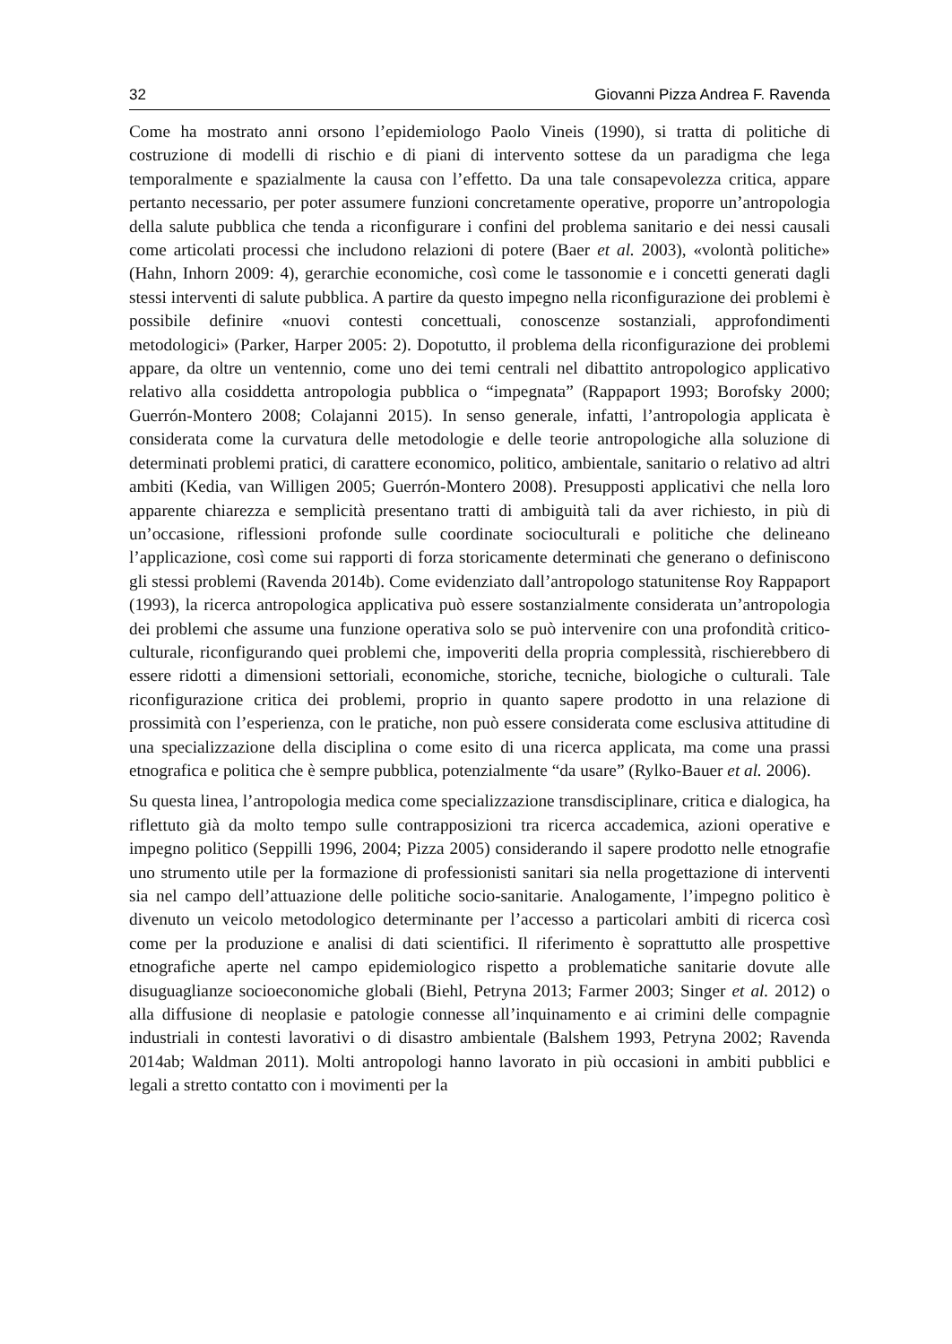32 Giovanni Pizza Andrea F. Ravenda
Come ha mostrato anni orsono l’epidemiologo Paolo Vineis (1990), si tratta di politiche di costruzione di modelli di rischio e di piani di intervento sottese da un paradigma che lega temporalmente e spazialmente la causa con l’effetto. Da una tale consapevolezza critica, appare pertanto necessario, per poter assumere funzioni concretamente operative, proporre un’antropologia della salute pubblica che tenda a riconfigurare i confini del problema sanitario e dei nessi causali come articolati processi che includono relazioni di potere (Baer et al. 2003), «volontà politiche» (Hahn, Inhorn 2009: 4), gerarchie economiche, così come le tassonomie e i concetti generati dagli stessi interventi di salute pubblica. A partire da questo impegno nella riconfigurazione dei problemi è possibile definire «nuovi contesti concettuali, conoscenze sostanziali, approfondimenti metodologici» (Parker, Harper 2005: 2). Dopotutto, il problema della riconfigurazione dei problemi appare, da oltre un ventennio, come uno dei temi centrali nel dibattito antropologico applicativo relativo alla cosiddetta antropologia pubblica o “impegnata” (Rappaport 1993; Borofsky 2000; Guerrón-Montero 2008; Colajanni 2015). In senso generale, infatti, l’antropologia applicata è considerata come la curvatura delle metodologie e delle teorie antropologiche alla soluzione di determinati problemi pratici, di carattere economico, politico, ambientale, sanitario o relativo ad altri ambiti (Kedia, van Willigen 2005; Guerrón-Montero 2008). Presupposti applicativi che nella loro apparente chiarezza e semplicità presentano tratti di ambiguità tali da aver richiesto, in più di un’occasione, riflessioni profonde sulle coordinate socioculturali e politiche che delineano l’applicazione, così come sui rapporti di forza storicamente determinati che generano o definiscono gli stessi problemi (Ravenda 2014b). Come evidenziato dall’antropologo statunitense Roy Rappaport (1993), la ricerca antropologica applicativa può essere sostanzialmente considerata un’antropologia dei problemi che assume una funzione operativa solo se può intervenire con una profondità critico-culturale, riconfigurando quei problemi che, impoveriti della propria complessità, rischierebbero di essere ridotti a dimensioni settoriali, economiche, storiche, tecniche, biologiche o culturali. Tale riconfigurazione critica dei problemi, proprio in quanto sapere prodotto in una relazione di prossimità con l’esperienza, con le pratiche, non può essere considerata come esclusiva attitudine di una specializzazione della disciplina o come esito di una ricerca applicata, ma come una prassi etnografica e politica che è sempre pubblica, potenzialmente “da usare” (Rylko-Bauer et al. 2006).
Su questa linea, l’antropologia medica come specializzazione transdisciplinare, critica e dialogica, ha riflettuto già da molto tempo sulle contrapposizioni tra ricerca accademica, azioni operative e impegno politico (Seppilli 1996, 2004; Pizza 2005) considerando il sapere prodotto nelle etnografie uno strumento utile per la formazione di professionisti sanitari sia nella progettazione di interventi sia nel campo dell’attuazione delle politiche socio-sanitarie. Analogamente, l’impegno politico è divenuto un veicolo metodologico determinante per l’accesso a particolari ambiti di ricerca così come per la produzione e analisi di dati scientifici. Il riferimento è soprattutto alle prospettive etnografiche aperte nel campo epidemiologico rispetto a problematiche sanitarie dovute alle disuguaglianze socioeconomiche globali (Biehl, Petryna 2013; Farmer 2003; Singer et al. 2012) o alla diffusione di neoplasie e patologie connesse all’inquinamento e ai crimini delle compagnie industriali in contesti lavorativi o di disastro ambientale (Balshem 1993, Petryna 2002; Ravenda 2014ab; Waldman 2011). Molti antropologi hanno lavorato in più occasioni in ambiti pubblici e legali a stretto contatto con i movimenti per la